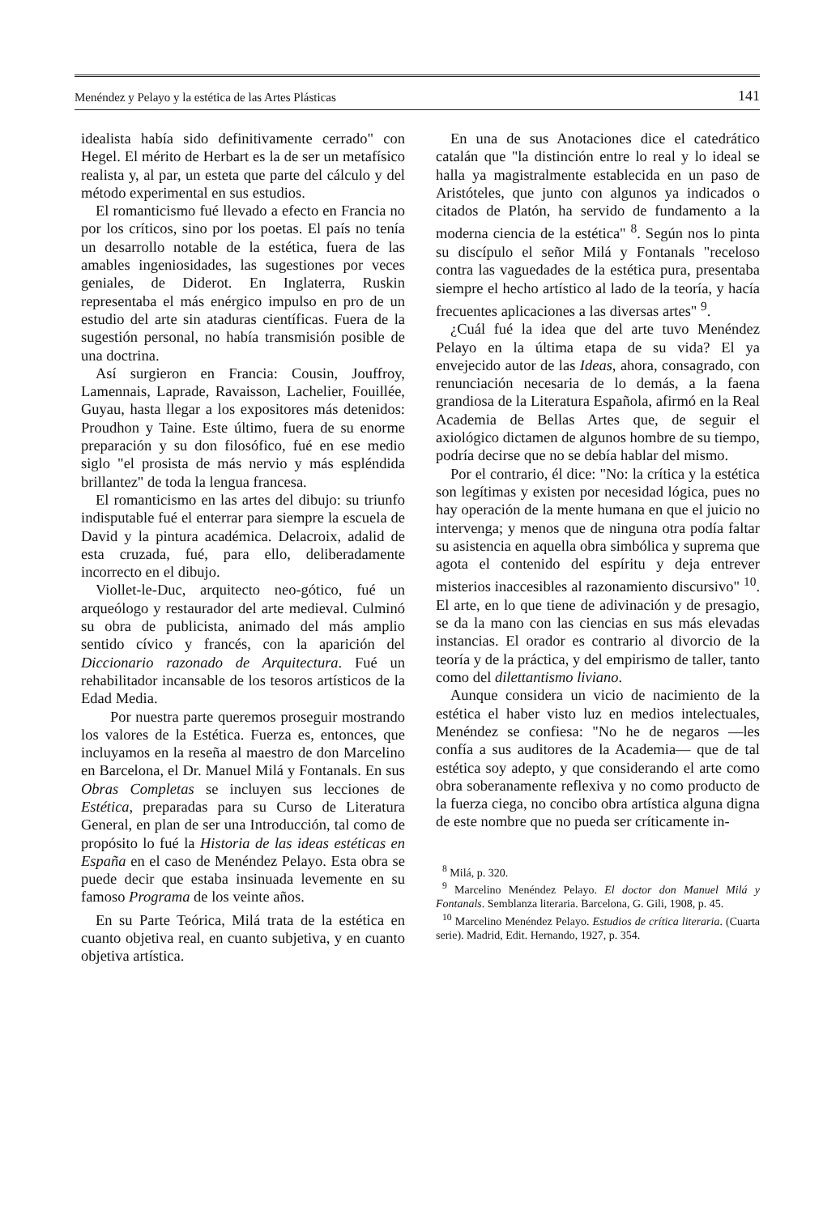Menéndez y Pelayo y la estética de las Artes Plásticas 141
idealista había sido definitivamente cerrado" con Hegel. El mérito de Herbart es la de ser un metafísico realista y, al par, un esteta que parte del cálculo y del método experimental en sus estudios.
El romanticismo fué llevado a efecto en Francia no por los críticos, sino por los poetas. El país no tenía un desarrollo notable de la estética, fuera de las amables ingeniosidades, las sugestiones por veces geniales, de Diderot. En Inglaterra, Ruskin representaba el más enérgico impulso en pro de un estudio del arte sin ataduras científicas. Fuera de la sugestión personal, no había transmisión posible de una doctrina.
Así surgieron en Francia: Cousin, Jouffroy, Lamennais, Laprade, Ravaisson, Lachelier, Fouillée, Guyau, hasta llegar a los expositores más detenidos: Proudhon y Taine. Este último, fuera de su enorme preparación y su don filosófico, fué en ese medio siglo "el prosista de más nervio y más espléndida brillantez" de toda la lengua francesa.
El romanticismo en las artes del dibujo: su triunfo indisputable fué el enterrar para siempre la escuela de David y la pintura académica. Delacroix, adalid de esta cruzada, fué, para ello, deliberadamente incorrecto en el dibujo.
Viollet-le-Duc, arquitecto neo-gótico, fué un arqueólogo y restaurador del arte medieval. Culminó su obra de publicista, animado del más amplio sentido cívico y francés, con la aparición del Diccionario razonado de Arquitectura. Fué un rehabilitador incansable de los tesoros artísticos de la Edad Media.
Por nuestra parte queremos proseguir mostrando los valores de la Estética. Fuerza es, entonces, que incluyamos en la reseña al maestro de don Marcelino en Barcelona, el Dr. Manuel Milá y Fontanals. En sus Obras Completas se incluyen sus lecciones de Estética, preparadas para su Curso de Literatura General, en plan de ser una Introducción, tal como de propósito lo fué la Historia de las ideas estéticas en España en el caso de Menéndez Pelayo. Esta obra se puede decir que estaba insinuada levemente en su famoso Programa de los veinte años.
En su Parte Teórica, Milá trata de la estética en cuanto objetiva real, en cuanto subjetiva, y en cuanto objetiva artística.
En una de sus Anotaciones dice el catedrático catalán que "la distinción entre lo real y lo ideal se halla ya magistralmente establecida en un paso de Aristóteles, que junto con algunos ya indicados o citados de Platón, ha servido de fundamento a la moderna ciencia de la estética" <sup>8</sup>. Según nos lo pinta su discípulo el señor Milá y Fontanals "receloso contra las vaguedades de la estética pura, presentaba siempre el hecho artístico al lado de la teoría, y hacía frecuentes aplicaciones a las diversas artes" <sup>9</sup>.
¿Cuál fué la idea que del arte tuvo Menéndez Pelayo en la última etapa de su vida? El ya envejecido autor de las Ideas, ahora, consagrado, con renunciación necesaria de lo demás, a la faena grandiosa de la Literatura Española, afirmó en la Real Academia de Bellas Artes que, de seguir el axiológico dictamen de algunos hombre de su tiempo, podría decirse que no se debía hablar del mismo.
Por el contrario, él dice: "No: la crítica y la estética son legítimas y existen por necesidad lógica, pues no hay operación de la mente humana en que el juicio no intervenga; y menos que de ninguna otra podía faltar su asistencia en aquella obra simbólica y suprema que agota el contenido del espíritu y deja entrever misterios inaccesibles al razonamiento discursivo" <sup>10</sup>. El arte, en lo que tiene de adivinación y de presagio, se da la mano con las ciencias en sus más elevadas instancias. El orador es contrario al divorcio de la teoría y de la práctica, y del empirismo de taller, tanto como del dilettantismo liviano.
Aunque considera un vicio de nacimiento de la estética el haber visto luz en medios intelectuales, Menéndez se confiesa: "No he de negaros —les confía a sus auditores de la Academia— que de tal estética soy adepto, y que considerando el arte como obra soberanamente reflexiva y no como producto de la fuerza ciega, no concibo obra artística alguna digna de este nombre que no pueda ser críticamente in-
<sup>8</sup> Milá, p. 320.
<sup>9</sup> Marcelino Menéndez Pelayo. El doctor don Manuel Milá y Fontanals. Semblanza literaria. Barcelona, G. Gili, 1908, p. 45.
<sup>10</sup> Marcelino Menéndez Pelayo. Estudios de crítica literaria. (Cuarta serie). Madrid, Edit. Hernando, 1927, p. 354.